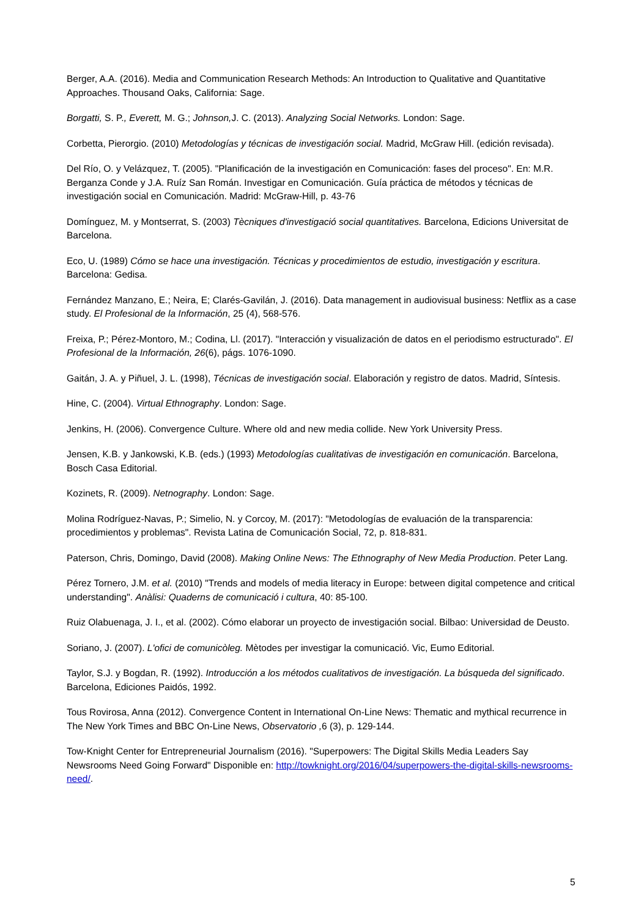Berger, A.A. (2016). Media and Communication Research Methods: An Introduction to Qualitative and Quantitative Approaches. Thousand Oaks, California: Sage.
Borgatti, S. P., Everett, M. G.; Johnson, J. C. (2013). Analyzing Social Networks. London: Sage.
Corbetta, Pierorgio. (2010) Metodologías y técnicas de investigación social. Madrid, McGraw Hill. (edición revisada).
Del Río, O. y Velázquez, T. (2005). "Planificación de la investigación en Comunicación: fases del proceso". En: M.R. Berganza Conde y J.A. Ruíz San Román. Investigar en Comunicación. Guía práctica de métodos y técnicas de investigación social en Comunicación. Madrid: McGraw-Hill, p. 43-76
Domínguez, M. y Montserrat, S. (2003) Tècniques d'investigació social quantitatives. Barcelona, Edicions Universitat de Barcelona.
Eco, U. (1989) Cómo se hace una investigación. Técnicas y procedimientos de estudio, investigación y escritura. Barcelona: Gedisa.
Fernández Manzano, E.; Neira, E; Clarés-Gavilán, J. (2016). Data management in audiovisual business: Netflix as a case study. El Profesional de la Información, 25 (4), 568-576.
Freixa, P.; Pérez-Montoro, M.; Codina, Ll. (2017). "Interacción y visualización de datos en el periodismo estructurado". El Profesional de la Información, 26(6), págs. 1076-1090.
Gaitán, J. A. y Piñuel, J. L. (1998), Técnicas de investigación social. Elaboración y registro de datos. Madrid, Síntesis.
Hine, C. (2004). Virtual Ethnography. London: Sage.
Jenkins, H. (2006). Convergence Culture. Where old and new media collide. New York University Press.
Jensen, K.B. y Jankowski, K.B. (eds.) (1993) Metodologías cualitativas de investigación en comunicación. Barcelona, Bosch Casa Editorial.
Kozinets, R. (2009). Netnography. London: Sage.
Molina Rodríguez-Navas, P.; Simelio, N. y Corcoy, M. (2017): "Metodologías de evaluación de la transparencia: procedimientos y problemas". Revista Latina de Comunicación Social, 72, p. 818-831.
Paterson, Chris, Domingo, David (2008). Making Online News: The Ethnography of New Media Production. Peter Lang.
Pérez Tornero, J.M. et al. (2010) "Trends and models of media literacy in Europe: between digital competence and critical understanding". Anàlisi: Quaderns de comunicació i cultura, 40: 85-100.
Ruiz Olabuenaga, J. I., et al. (2002). Cómo elaborar un proyecto de investigación social. Bilbao: Universidad de Deusto.
Soriano, J. (2007). L'ofici de comunicòleg. Mètodes per investigar la comunicació. Vic, Eumo Editorial.
Taylor, S.J. y Bogdan, R. (1992). Introducción a los métodos cualitativos de investigación. La búsqueda del significado. Barcelona, Ediciones Paidós, 1992.
Tous Rovirosa, Anna (2012). Convergence Content in International On-Line News: Thematic and mythical recurrence in The New York Times and BBC On-Line News, Observatorio , 6 (3), p. 129-144.
Tow-Knight Center for Entrepreneurial Journalism (2016). "Superpowers: The Digital Skills Media Leaders Say Newsrooms Need Going Forward" Disponible en: http://towknight.org/2016/04/superpowers-the-digital-skills-newsrooms-need/.
5